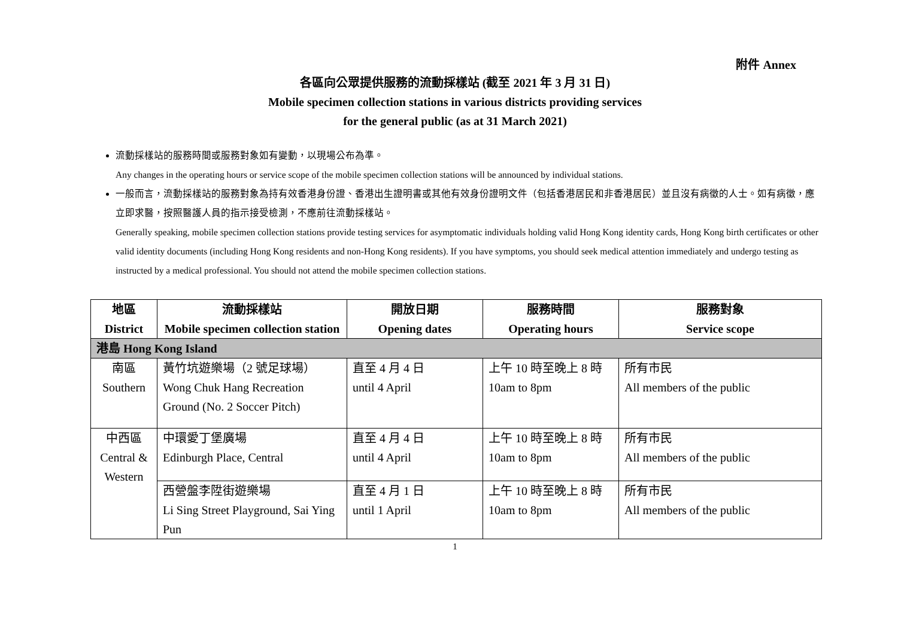附件 Annex
各區向公眾提供服務的流動採樣站 (截至 2021 年 3 月 31 日)
Mobile specimen collection stations in various districts providing services
for the general public (as at 31 March 2021)
流動採樣站的服務時間或服務對象如有變動，以現場公布為準。
Any changes in the operating hours or service scope of the mobile specimen collection stations will be announced by individual stations.
一般而言，流動採樣站的服務對象為持有效香港身份證、香港出生證明書或其他有效身份證明文件（包括香港居民和非香港居民）並且沒有病徵的人士。如有病徵，應立即求醫，按照醫護人員的指示接受檢測，不應前往流動採樣站。
Generally speaking, mobile specimen collection stations provide testing services for asymptomatic individuals holding valid Hong Kong identity cards, Hong Kong birth certificates or other valid identity documents (including Hong Kong residents and non-Hong Kong residents). If you have symptoms, you should seek medical attention immediately and undergo testing as instructed by a medical professional. You should not attend the mobile specimen collection stations.
| 地區 District | 流動採樣站 Mobile specimen collection station | 開放日期 Opening dates | 服務時間 Operating hours | 服務對象 Service scope |
| --- | --- | --- | --- | --- |
| 港島 Hong Kong Island | | | | |
| 南區 Southern | 黃竹坑遊樂場（2 號足球場） Wong Chuk Hang Recreation Ground (No. 2 Soccer Pitch) | 直至 4 月 4 日 until 4 April | 上午 10 時至晚上 8 時 10am to 8pm | 所有市民 All members of the public |
| 中西區 Central & Western | 中環愛丁堡廣場 Edinburgh Place, Central | 直至 4 月 4 日 until 4 April | 上午 10 時至晚上 8 時 10am to 8pm | 所有市民 All members of the public |
| | 西營盤李陞街遊樂場 Li Sing Street Playground, Sai Ying Pun | 直至 4 月 1 日 until 1 April | 上午 10 時至晚上 8 時 10am to 8pm | 所有市民 All members of the public |
1